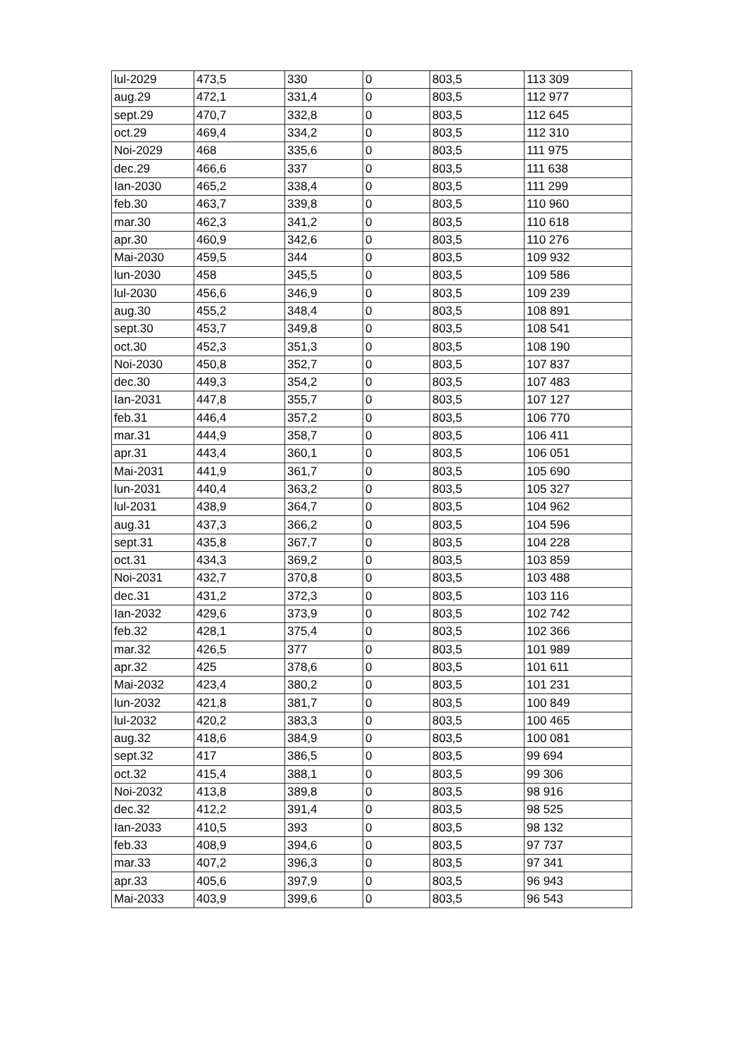| lul-2029 | 473,5 | 330 | 0 | 803,5 | 113 309 |
| aug.29 | 472,1 | 331,4 | 0 | 803,5 | 112 977 |
| sept.29 | 470,7 | 332,8 | 0 | 803,5 | 112 645 |
| oct.29 | 469,4 | 334,2 | 0 | 803,5 | 112 310 |
| Noi-2029 | 468 | 335,6 | 0 | 803,5 | 111 975 |
| dec.29 | 466,6 | 337 | 0 | 803,5 | 111 638 |
| Ian-2030 | 465,2 | 338,4 | 0 | 803,5 | 111 299 |
| feb.30 | 463,7 | 339,8 | 0 | 803,5 | 110 960 |
| mar.30 | 462,3 | 341,2 | 0 | 803,5 | 110 618 |
| apr.30 | 460,9 | 342,6 | 0 | 803,5 | 110 276 |
| Mai-2030 | 459,5 | 344 | 0 | 803,5 | 109 932 |
| lun-2030 | 458 | 345,5 | 0 | 803,5 | 109 586 |
| lul-2030 | 456,6 | 346,9 | 0 | 803,5 | 109 239 |
| aug.30 | 455,2 | 348,4 | 0 | 803,5 | 108 891 |
| sept.30 | 453,7 | 349,8 | 0 | 803,5 | 108 541 |
| oct.30 | 452,3 | 351,3 | 0 | 803,5 | 108 190 |
| Noi-2030 | 450,8 | 352,7 | 0 | 803,5 | 107 837 |
| dec.30 | 449,3 | 354,2 | 0 | 803,5 | 107 483 |
| Ian-2031 | 447,8 | 355,7 | 0 | 803,5 | 107 127 |
| feb.31 | 446,4 | 357,2 | 0 | 803,5 | 106 770 |
| mar.31 | 444,9 | 358,7 | 0 | 803,5 | 106 411 |
| apr.31 | 443,4 | 360,1 | 0 | 803,5 | 106 051 |
| Mai-2031 | 441,9 | 361,7 | 0 | 803,5 | 105 690 |
| lun-2031 | 440,4 | 363,2 | 0 | 803,5 | 105 327 |
| lul-2031 | 438,9 | 364,7 | 0 | 803,5 | 104 962 |
| aug.31 | 437,3 | 366,2 | 0 | 803,5 | 104 596 |
| sept.31 | 435,8 | 367,7 | 0 | 803,5 | 104 228 |
| oct.31 | 434,3 | 369,2 | 0 | 803,5 | 103 859 |
| Noi-2031 | 432,7 | 370,8 | 0 | 803,5 | 103 488 |
| dec.31 | 431,2 | 372,3 | 0 | 803,5 | 103 116 |
| Ian-2032 | 429,6 | 373,9 | 0 | 803,5 | 102 742 |
| feb.32 | 428,1 | 375,4 | 0 | 803,5 | 102 366 |
| mar.32 | 426,5 | 377 | 0 | 803,5 | 101 989 |
| apr.32 | 425 | 378,6 | 0 | 803,5 | 101 611 |
| Mai-2032 | 423,4 | 380,2 | 0 | 803,5 | 101 231 |
| lun-2032 | 421,8 | 381,7 | 0 | 803,5 | 100 849 |
| lul-2032 | 420,2 | 383,3 | 0 | 803,5 | 100 465 |
| aug.32 | 418,6 | 384,9 | 0 | 803,5 | 100 081 |
| sept.32 | 417 | 386,5 | 0 | 803,5 | 99 694 |
| oct.32 | 415,4 | 388,1 | 0 | 803,5 | 99 306 |
| Noi-2032 | 413,8 | 389,8 | 0 | 803,5 | 98 916 |
| dec.32 | 412,2 | 391,4 | 0 | 803,5 | 98 525 |
| Ian-2033 | 410,5 | 393 | 0 | 803,5 | 98 132 |
| feb.33 | 408,9 | 394,6 | 0 | 803,5 | 97 737 |
| mar.33 | 407,2 | 396,3 | 0 | 803,5 | 97 341 |
| apr.33 | 405,6 | 397,9 | 0 | 803,5 | 96 943 |
| Mai-2033 | 403,9 | 399,6 | 0 | 803,5 | 96 543 |